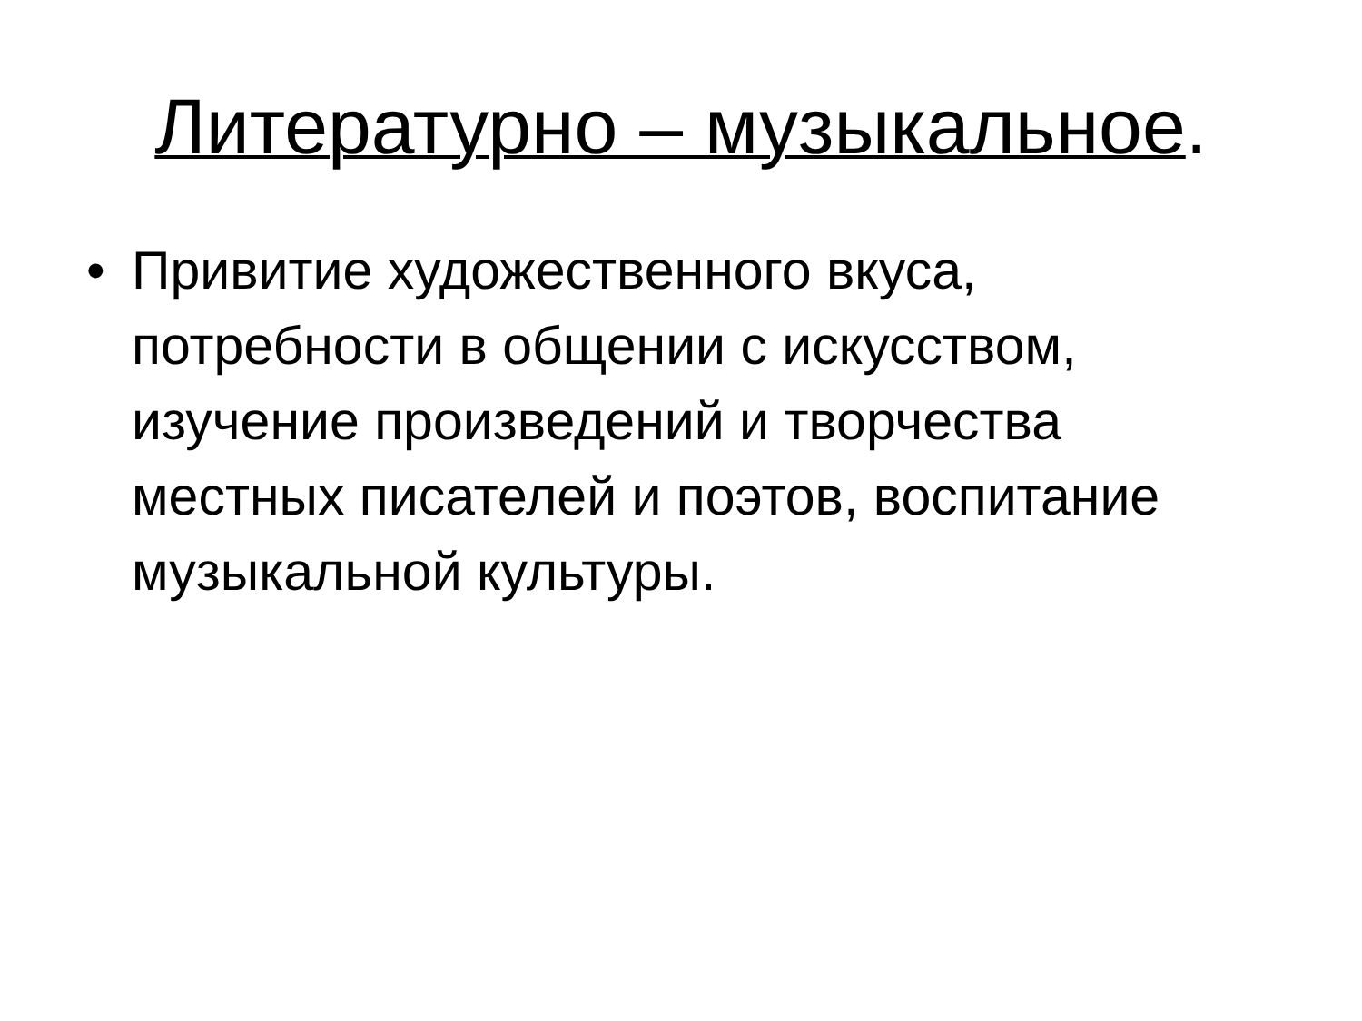Литературно – музыкальное.
• Привитие художественного вкуса, потребности в общении с искусством, изучение произведений и творчества местных писателей и поэтов, воспитание музыкальной культуры.